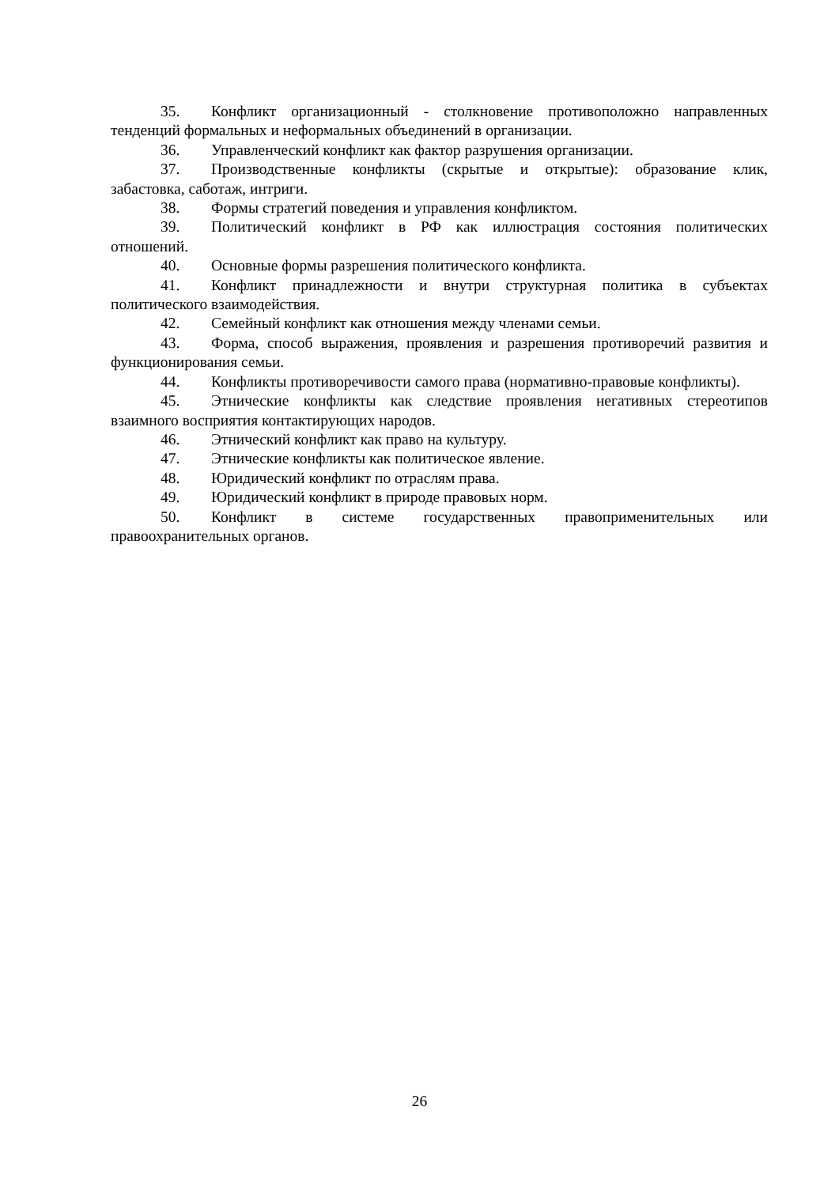35. Конфликт организационный - столкновение противоположно направленных тенденций формальных и неформальных объединений в организации.
36. Управленческий конфликт как фактор разрушения организации.
37. Производственные конфликты (скрытые и открытые): образование клик, забастовка, саботаж, интриги.
38. Формы стратегий поведения и управления конфликтом.
39. Политический конфликт в РФ как иллюстрация состояния политических отношений.
40. Основные формы разрешения политического конфликта.
41. Конфликт принадлежности и внутри структурная политика в субъектах политического взаимодействия.
42. Семейный конфликт как отношения между членами семьи.
43. Форма, способ выражения, проявления и разрешения противоречий развития и функционирования семьи.
44. Конфликты противоречивости самого права (нормативно-правовые конфликты).
45. Этнические конфликты как следствие проявления негативных стереотипов взаимного восприятия контактирующих народов.
46. Этнический конфликт как право на культуру.
47. Этнические конфликты как политическое явление.
48. Юридический конфликт по отраслям права.
49. Юридический конфликт в природе правовых норм.
50. Конфликт в системе государственных правоприменительных или правоохранительных органов.
26